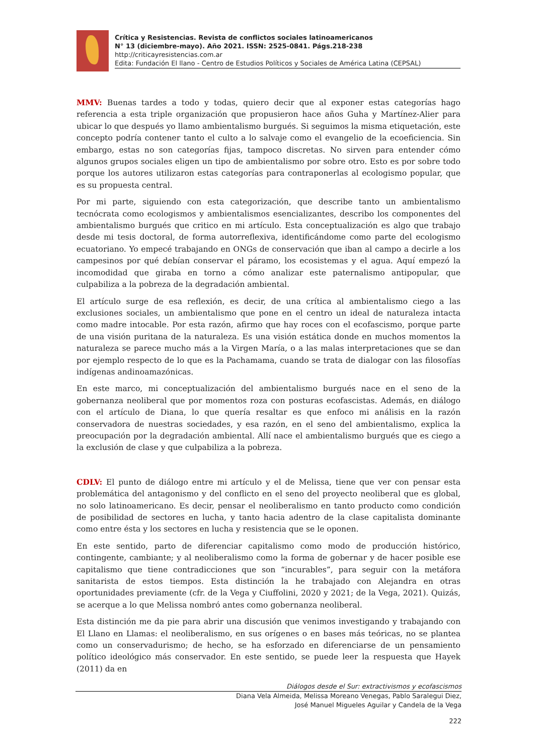Crítica y Resistencias. Revista de conflictos sociales latinoamericanos
N° 13 (diciembre-mayo). Año 2021. ISSN: 2525-0841. Págs.218-238
http://criticayresistencias.com.ar
Edita: Fundación El llano - Centro de Estudios Políticos y Sociales de América Latina (CEPSAL)
MMV: Buenas tardes a todo y todas, quiero decir que al exponer estas categorías hago referencia a esta triple organización que propusieron hace años Guha y Martínez-Alier para ubicar lo que después yo llamo ambientalismo burgués. Si seguimos la misma etiquetación, este concepto podría contener tanto el culto a lo salvaje como el evangelio de la ecoeficiencia. Sin embargo, estas no son categorías fijas, tampoco discretas. No sirven para entender cómo algunos grupos sociales eligen un tipo de ambientalismo por sobre otro. Esto es por sobre todo porque los autores utilizaron estas categorías para contraponerlas al ecologismo popular, que es su propuesta central.
Por mi parte, siguiendo con esta categorización, que describe tanto un ambientalismo tecnócrata como ecologismos y ambientalismos esencializantes, describo los componentes del ambientalismo burgués que critico en mi artículo. Esta conceptualización es algo que trabajo desde mi tesis doctoral, de forma autorreflexiva, identificándome como parte del ecologismo ecuatoriano. Yo empecé trabajando en ONGs de conservación que iban al campo a decirle a los campesinos por qué debían conservar el páramo, los ecosistemas y el agua. Aquí empezó la incomodidad que giraba en torno a cómo analizar este paternalismo antipopular, que culpabiliza a la pobreza de la degradación ambiental.
El artículo surge de esa reflexión, es decir, de una crítica al ambientalismo ciego a las exclusiones sociales, un ambientalismo que pone en el centro un ideal de naturaleza intacta como madre intocable. Por esta razón, afirmo que hay roces con el ecofascismo, porque parte de una visión puritana de la naturaleza. Es una visión estática donde en muchos momentos la naturaleza se parece mucho más a la Virgen María, o a las malas interpretaciones que se dan por ejemplo respecto de lo que es la Pachamama, cuando se trata de dialogar con las filosofías indígenas andinoamazónicas.
En este marco, mi conceptualización del ambientalismo burgués nace en el seno de la gobernanza neoliberal que por momentos roza con posturas ecofascistas. Además, en diálogo con el artículo de Diana, lo que quería resaltar es que enfoco mi análisis en la razón conservadora de nuestras sociedades, y esa razón, en el seno del ambientalismo, explica la preocupación por la degradación ambiental. Allí nace el ambientalismo burgués que es ciego a la exclusión de clase y que culpabiliza a la pobreza.
CDLV: El punto de diálogo entre mi artículo y el de Melissa, tiene que ver con pensar esta problemática del antagonismo y del conflicto en el seno del proyecto neoliberal que es global, no solo latinoamericano. Es decir, pensar el neoliberalismo en tanto producto como condición de posibilidad de sectores en lucha, y tanto hacia adentro de la clase capitalista dominante como entre ésta y los sectores en lucha y resistencia que se le oponen.
En este sentido, parto de diferenciar capitalismo como modo de producción histórico, contingente, cambiante; y al neoliberalismo como la forma de gobernar y de hacer posible ese capitalismo que tiene contradicciones que son “incurables”, para seguir con la metáfora sanitarista de estos tiempos. Esta distinción la he trabajado con Alejandra en otras oportunidades previamente (cfr. de la Vega y Ciuffolini, 2020 y 2021; de la Vega, 2021). Quizás, se acerque a lo que Melissa nombró antes como gobernanza neoliberal.
Esta distinción me da pie para abrir una discusión que venimos investigando y trabajando con El Llano en Llamas: el neoliberalismo, en sus orígenes o en bases más teóricas, no se plantea como un conservadurismo; de hecho, se ha esforzado en diferenciarse de un pensamiento político ideológico más conservador. En este sentido, se puede leer la respuesta que Hayek (2011) da en
Diálogos desde el Sur: extractivismos y ecofascismos
Diana Vela Almeida, Melissa Moreano Venegas, Pablo Saralegui Diez,
José Manuel Migueles Aguilar y Candela de la Vega
222